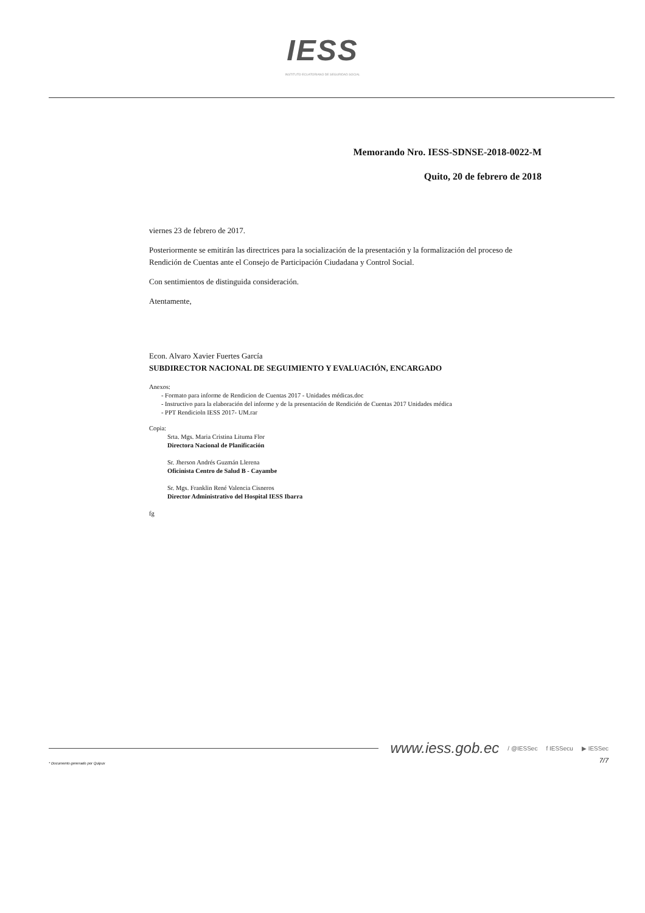IESS
INSTITUTO ECUATORIANO DE SEGURIDAD SOCIAL
Memorando Nro. IESS-SDNSE-2018-0022-M
Quito, 20 de febrero de 2018
viernes 23 de febrero de 2017.
Posteriormente se emitirán las directrices para la socialización de la presentación y la formalización del proceso de Rendición de Cuentas ante el Consejo de Participación Ciudadana y Control Social.
Con sentimientos de distinguida consideración.
Atentamente,
Econ. Alvaro Xavier Fuertes García
SUBDIRECTOR NACIONAL DE SEGUIMIENTO Y EVALUACIÓN, ENCARGADO
Anexos:
- Formato para informe de Rendicion de Cuentas 2017 - Unidades médicas.doc
- Instructivo para la elaboración del informe y de la presentación de Rendición de Cuentas 2017 Unidades médica
- PPT Rendicioln IESS 2017- UM.rar
Copia:
Srta. Mgs. Maria Cristina Lituma Flor
Directora Nacional de Planificación
Sr. Jherson Andrés Guzmán Llerena
Oficinista Centro de Salud B - Cayambe
Sr. Mgs. Franklin René Valencia Cisneros
Director Administrativo del Hospital IESS Ibarra
fg
www.iess.gob.ec / @IESSec f IESSecu ▶ IESSec
7/7
* Documento generado por Quipux